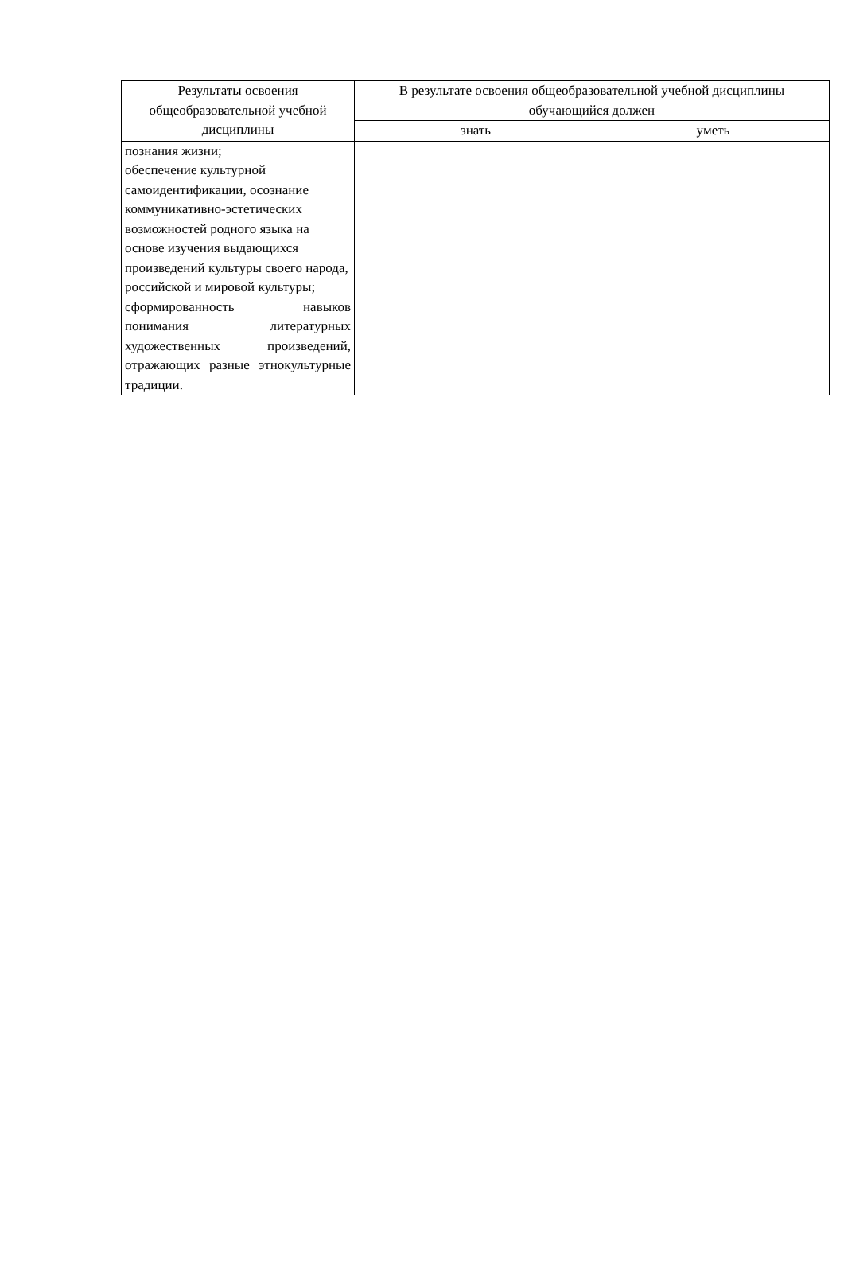| Результаты освоения общеобразовательной учебной дисциплины | В результате освоения общеобразовательной учебной дисциплины обучающийся должен | |
| --- | --- | --- |
| | знать | уметь |
| познания жизни; обеспечение культурной самоидентификации, осознание коммуникативно-эстетических возможностей родного языка на основе изучения выдающихся произведений культуры своего народа, российской и мировой культуры; сформированность навыков понимания литературных художественных произведений, отражающих разные этнокультурные традиции. | | |